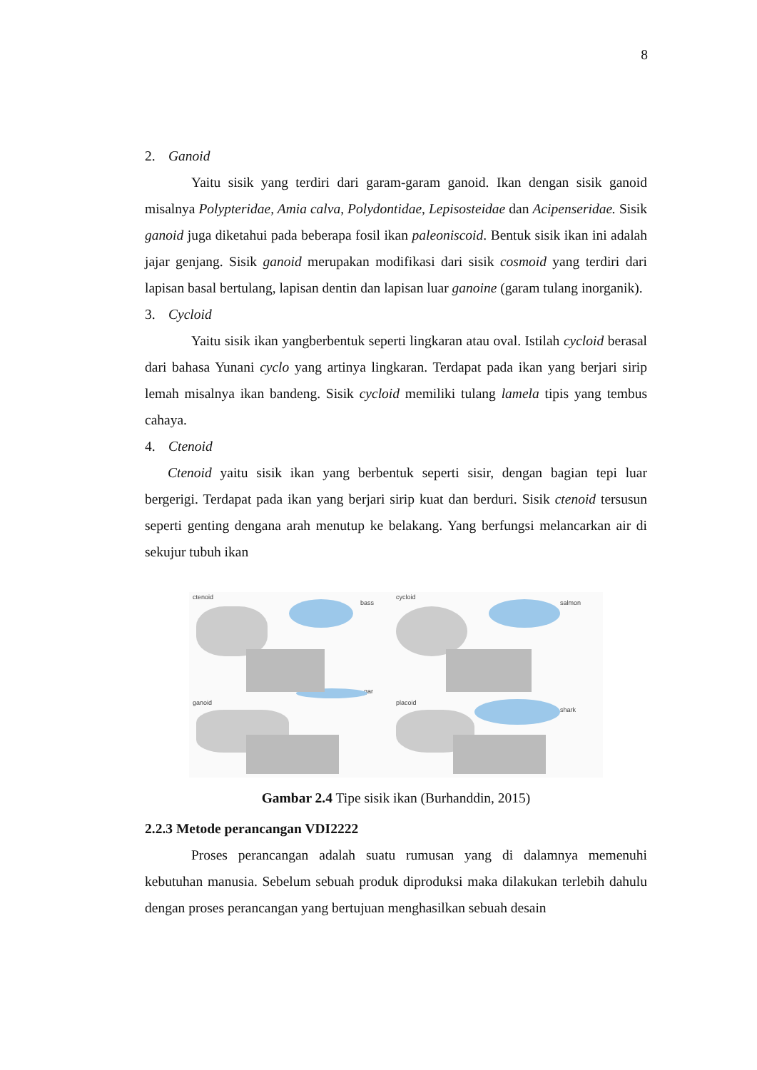8
2. Ganoid
Yaitu sisik yang terdiri dari garam-garam ganoid. Ikan dengan sisik ganoid misalnya Polypteridae, Amia calva, Polydontidae, Lepisosteidae dan Acipenseridae. Sisik ganoid juga diketahui pada beberapa fosil ikan paleoniscoid. Bentuk sisik ikan ini adalah jajar genjang. Sisik ganoid merupakan modifikasi dari sisik cosmoid yang terdiri dari lapisan basal bertulang, lapisan dentin dan lapisan luar ganoine (garam tulang inorganik).
3. Cycloid
Yaitu sisik ikan yangberbentuk seperti lingkaran atau oval. Istilah cycloid berasal dari bahasa Yunani cyclo yang artinya lingkaran. Terdapat pada ikan yang berjari sirip lemah misalnya ikan bandeng. Sisik cycloid memiliki tulang lamela tipis yang tembus cahaya.
4. Ctenoid
Ctenoid yaitu sisik ikan yang berbentuk seperti sisir, dengan bagian tepi luar bergerigi. Terdapat pada ikan yang berjari sirip kuat dan berduri. Sisik ctenoid tersusun seperti genting dengana arah menutup ke belakang. Yang berfungsi melancarkan air di sekujur tubuh ikan
ctenoid
bass
cycloid
salmon
ganoid
gar
placoid
shark
Gambar 2.4 Tipe sisik ikan (Burhanddin, 2015)
2.2.3 Metode perancangan VDI2222
Proses perancangan adalah suatu rumusan yang di dalamnya memenuhi kebutuhan manusia. Sebelum sebuah produk diproduksi maka dilakukan terlebih dahulu dengan proses perancangan yang bertujuan menghasilkan sebuah desain